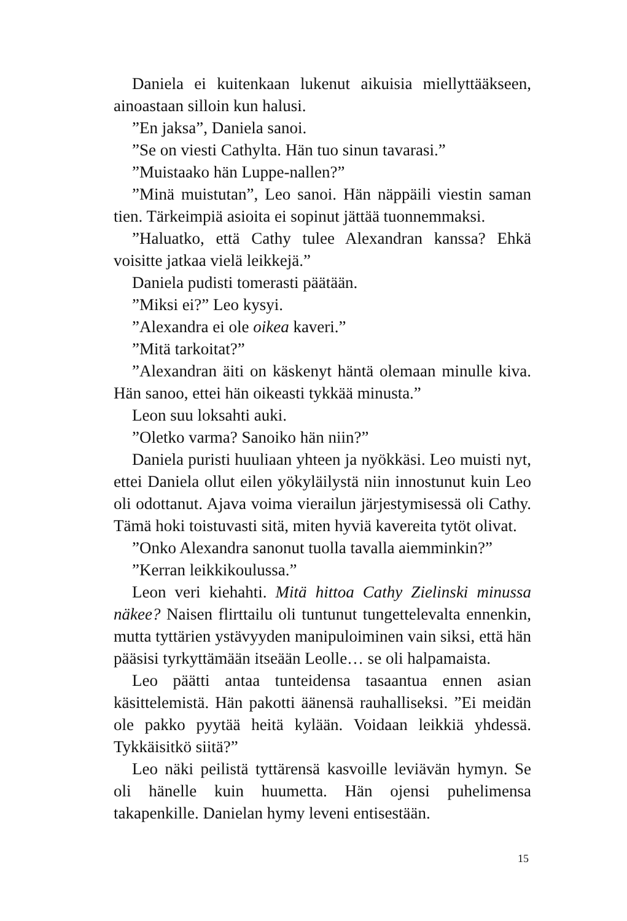Daniela ei kuitenkaan lukenut aikuisia miellyttääkseen, ainoastaan silloin kun halusi.
”En jaksa”, Daniela sanoi.
”Se on viesti Cathylta. Hän tuo sinun tavarasi.”
”Muistaako hän Luppe-nallen?”
”Minä muistutan”, Leo sanoi. Hän näppäili viestin saman tien. Tärkeimpiä asioita ei sopinut jättää tuonnemmaksi.
”Haluatko, että Cathy tulee Alexandran kanssa? Ehkä voisitte jatkaa vielä leikkejä.”
Daniela pudisti tomerasti päätään.
”Miksi ei?” Leo kysyi.
”Alexandra ei ole oikea kaveri.”
”Mitä tarkoitat?”
”Alexandran äiti on käskenyt häntä olemaan minulle kiva. Hän sanoo, ettei hän oikeasti tykkää minusta.”
Leon suu loksahti auki.
”Oletko varma? Sanoiko hän niin?”
Daniela puristi huuliaan yhteen ja nyökkäsi. Leo muisti nyt, ettei Daniela ollut eilen yökyläilystä niin innostunut kuin Leo oli odottanut. Ajava voima vierailun järjestymisessä oli Cathy. Tämä hoki toistuvasti sitä, miten hyviä kavereita tytöt olivat.
”Onko Alexandra sanonut tuolla tavalla aiemminkin?”
”Kerran leikkikoulussa.”
Leon veri kiehahti. Mitä hittoa Cathy Zielinski minussa näkee? Naisen flirttailu oli tuntunut tungettelevalta ennenkin, mutta tyttärien ystävyyden manipuloiminen vain siksi, että hän pääsisi tyrkyttämään itseään Leolle… se oli halpamaista.
Leo päätti antaa tunteidensa tasaantua ennen asian käsittelemistä. Hän pakotti äänensä rauhalliseksi. ”Ei meidän ole pakko pyytää heitä kylään. Voidaan leikkiä yhdessä. Tykkäisitkö siitä?”
Leo näki peilistä tyttärensä kasvoille leviävän hymyn. Se oli hänelle kuin huumetta. Hän ojensi puhelimensa takapenkille. Danielan hymy leveni entisestään.
15